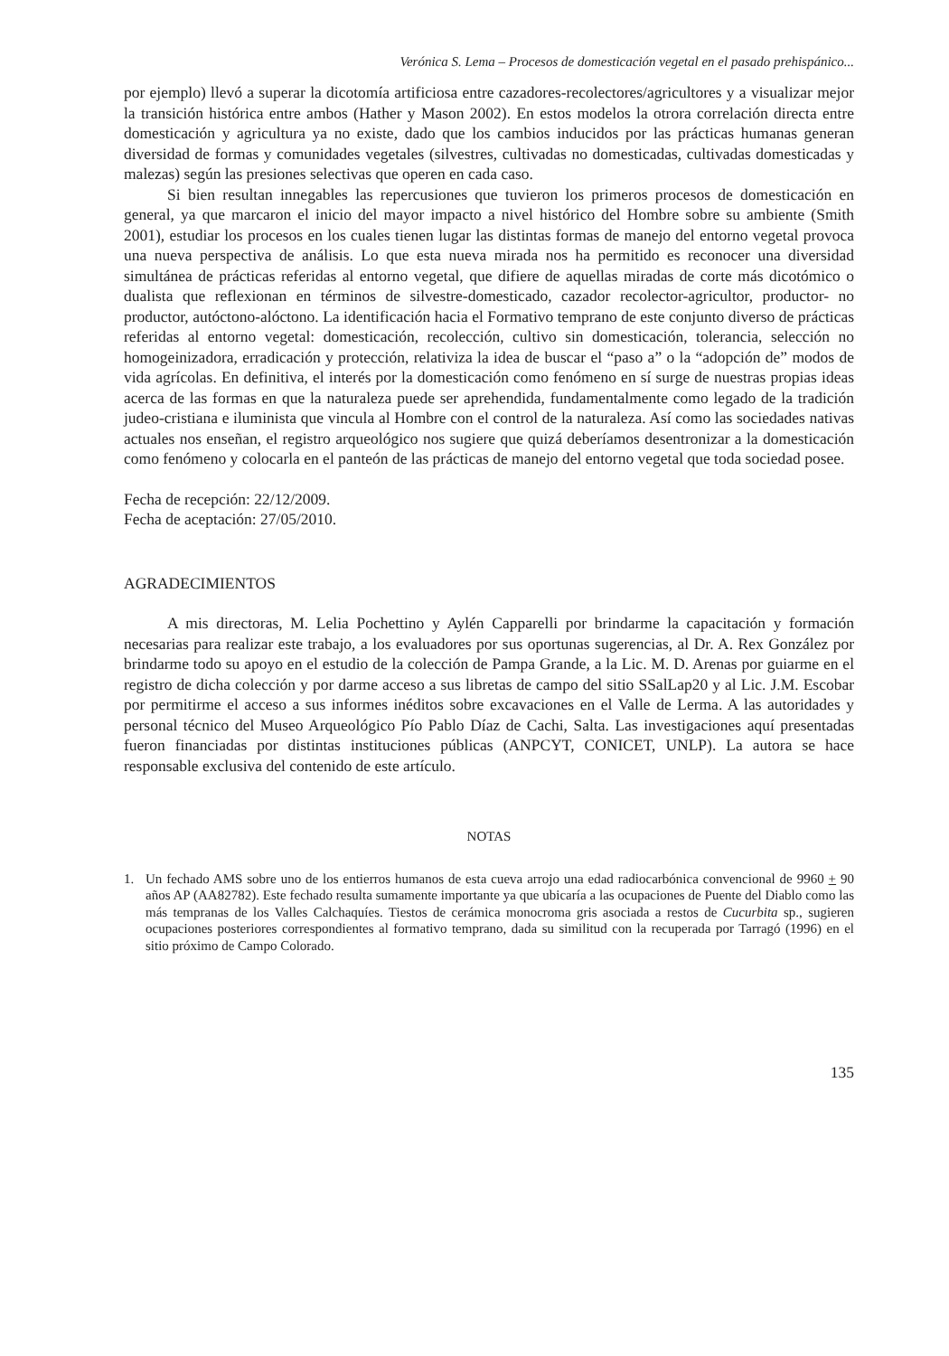Verónica S. Lema – Procesos de domesticación vegetal en el pasado prehispánico...
por ejemplo) llevó a superar la dicotomía artificiosa entre cazadores-recolectores/agricultores y a visualizar mejor la transición histórica entre ambos (Hather y Mason 2002). En estos modelos la otrora correlación directa entre domesticación y agricultura ya no existe, dado que los cambios inducidos por las prácticas humanas generan diversidad de formas y comunidades vegetales (silvestres, cultivadas no domesticadas, cultivadas domesticadas y malezas) según las presiones selectivas que operen en cada caso.
Si bien resultan innegables las repercusiones que tuvieron los primeros procesos de domesticación en general, ya que marcaron el inicio del mayor impacto a nivel histórico del Hombre sobre su ambiente (Smith 2001), estudiar los procesos en los cuales tienen lugar las distintas formas de manejo del entorno vegetal provoca una nueva perspectiva de análisis. Lo que esta nueva mirada nos ha permitido es reconocer una diversidad simultánea de prácticas referidas al entorno vegetal, que difiere de aquellas miradas de corte más dicotómico o dualista que reflexionan en términos de silvestre-domesticado, cazador recolector-agricultor, productor- no productor, autóctono-alóctono. La identificación hacia el Formativo temprano de este conjunto diverso de prácticas referidas al entorno vegetal: domesticación, recolección, cultivo sin domesticación, tolerancia, selección no homogeinizadora, erradicación y protección, relativiza la idea de buscar el “paso a” o la “adopción de” modos de vida agrícolas. En definitiva, el interés por la domesticación como fenómeno en sí surge de nuestras propias ideas acerca de las formas en que la naturaleza puede ser aprehendida, fundamentalmente como legado de la tradición judeo-cristiana e iluminista que vincula al Hombre con el control de la naturaleza. Así como las sociedades nativas actuales nos enseñan, el registro arqueológico nos sugiere que quizá deberíamos desentronizar a la domesticación como fenómeno y colocarla en el panteón de las prácticas de manejo del entorno vegetal que toda sociedad posee.
Fecha de recepción: 22/12/2009.
Fecha de aceptación: 27/05/2010.
AGRADECIMIENTOS
A mis directoras, M. Lelia Pochettino y Aylén Capparelli por brindarme la capacitación y formación necesarias para realizar este trabajo, a los evaluadores por sus oportunas sugerencias, al Dr. A. Rex González por brindarme todo su apoyo en el estudio de la colección de Pampa Grande, a la Lic. M. D. Arenas por guiarme en el registro de dicha colección y por darme acceso a sus libretas de campo del sitio SSalLap20 y al Lic. J.M. Escobar por permitirme el acceso a sus informes inéditos sobre excavaciones en el Valle de Lerma. A las autoridades y personal técnico del Museo Arqueológico Pío Pablo Díaz de Cachi, Salta. Las investigaciones aquí presentadas fueron financiadas por distintas instituciones públicas (ANPCYT, CONICET, UNLP). La autora se hace responsable exclusiva del contenido de este artículo.
NOTAS
1. Un fechado AMS sobre uno de los entierros humanos de esta cueva arrojo una edad radiocarbónica convencional de 9960 + 90 años AP (AA82782). Este fechado resulta sumamente importante ya que ubicaría a las ocupaciones de Puente del Diablo como las más tempranas de los Valles Calchaquíes. Tiestos de cerámica monocroma gris asociada a restos de Cucurbita sp., sugieren ocupaciones posteriores correspondientes al formativo temprano, dada su similitud con la recuperada por Tarragó (1996) en el sitio próximo de Campo Colorado.
135